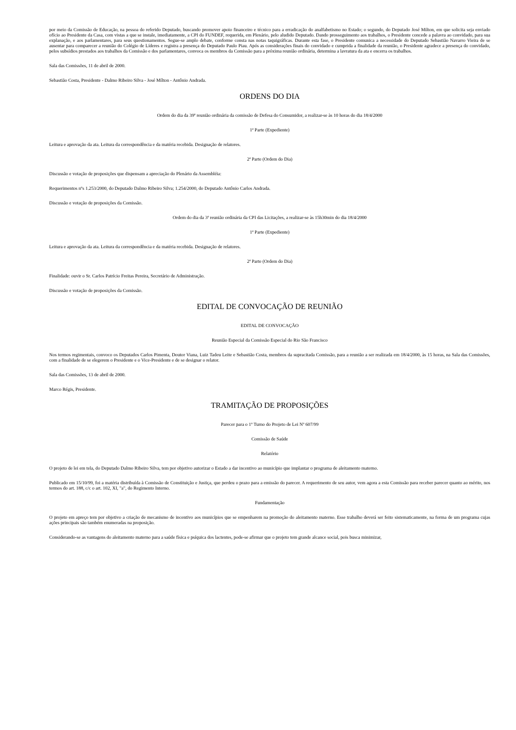por meio da Comissão de Educação, na pessoa do referido Deputado, buscando promover apoio financeiro e técnico para a erradicação do analfabetismo no Estado; o segundo, do Deputado José Milton, em que solicita seja enviado ofício ao Presidente da Casa, com vistas a que se instale, imediatamente, a CPI do FUNDEF, requerida, em Plenário, pelo aludido Deputado. Dando prosseguimento aos trabalhos, o Presidente concede a palavra ao convidado, para sua explanação, e aos parlamentares, para seus questionamentos. Segue-se amplo debate, conforme consta nas notas taquigráficas. Durante esta fase, o Presidente comunica a necessidade do Deputado Sebastião Navarro Vieira de se ausentar para comparecer a reunião do Colégio de Líderes e registra a presença do Deputado Paulo Piau. Após as considerações finais do convidado e cumprida a finalidade da reunião, o Presidente agradece a presença do convidado, pelos subsídios prestados aos trabalhos da Comissão e dos parlamentares, convoca os membros da Comissão para a próxima reunião ordinária, determina a lavratura da ata e encerra os trabalhos.
Sala das Comissões, 11 de abril de 2000.
Sebastião Costa, Presidente - Dalmo Ribeiro Silva - José Mílton - Antônio Andrada.
ORDENS DO DIA
Ordem do dia da 39ª reunião ordinária da comissão de Defesa do Consumidor, a realizar-se às 10 horas do dia 18/4/2000
1ª Parte (Expediente)
Leitura e aprovação da ata. Leitura da correspondência e da matéria recebida. Designação de relatores.
2ª Parte (Ordem do Dia)
Discussão e votação de proposições que dispensam a apreciação do Plenário da Assembléia:
Requerimentos nºs 1.253/2000, do Deputado Dalmo Ribeiro Silva; 1.254/2000, do Deputado Antônio Carlos Andrada.
Discussão e votação de proposições da Comissão.
Ordem do dia da 3ª reunião ordinária da CPI das Licitações, a realizar-se às 15h30min do dia 18/4/2000
1ª Parte (Expediente)
Leitura e aprovação da ata. Leitura da correspondência e da matéria recebida. Designação de relatores.
2ª Parte (Ordem do Dia)
Finalidade: ouvir o Sr. Carlos Patrício Freitas Pereira, Secretário de Administração.
Discussão e votação de proposições da Comissão.
EDITAL DE CONVOCAÇÃO DE REUNIÃO
EDITAL DE CONVOCAÇÃO
Reunião Especial da Comissão Especial do Rio São Francisco
Nos termos regimentais, convoco os Deputados Carlos Pimenta, Doutor Viana, Luiz Tadeu Leite e Sebastião Costa, membros da supracitada Comissão, para a reunião a ser realizada em 18/4/2000, às 15 horas, na Sala das Comissões, com a finalidade de se elegerem o Presidente e o Vice-Presidente e de se designar o relator.
Sala das Comissões, 13 de abril de 2000.
Marco Régis, Presidente.
TRAMITAÇÃO DE PROPOSIÇÕES
Parecer para o 1º Turno do Projeto de Lei Nº 607/99
Comissão de Saúde
Relatório
O projeto de lei em tela, do Deputado Dalmo Ribeiro Silva, tem por objetivo autorizar o Estado a dar incentivo ao município que implantar o programa de aleitamento materno.
Publicado em 15/10/99, foi a matéria distribuída à Comissão de Constituição e Justiça, que perdeu o prazo para a emissão do parecer. A requerimento de seu autor, vem agora a esta Comissão para receber parecer quanto ao mérito, nos termos do art. 188, c/c o art. 102, XI, "a", do Regimento Interno.
Fundamentação
O projeto em apreço tem por objetivo a criação de mecanismo de incentivo aos municípios que se empenharem na promoção do aleitamento materno. Esse trabalho deverá ser feito sistematicamente, na forma de um programa cujas ações principais são também enumeradas na proposição.
Considerando-se as vantagens do aleitamento materno para a saúde física e psíquica dos lactentes, pode-se afirmar que o projeto tem grande alcance social, pois busca minimizar,